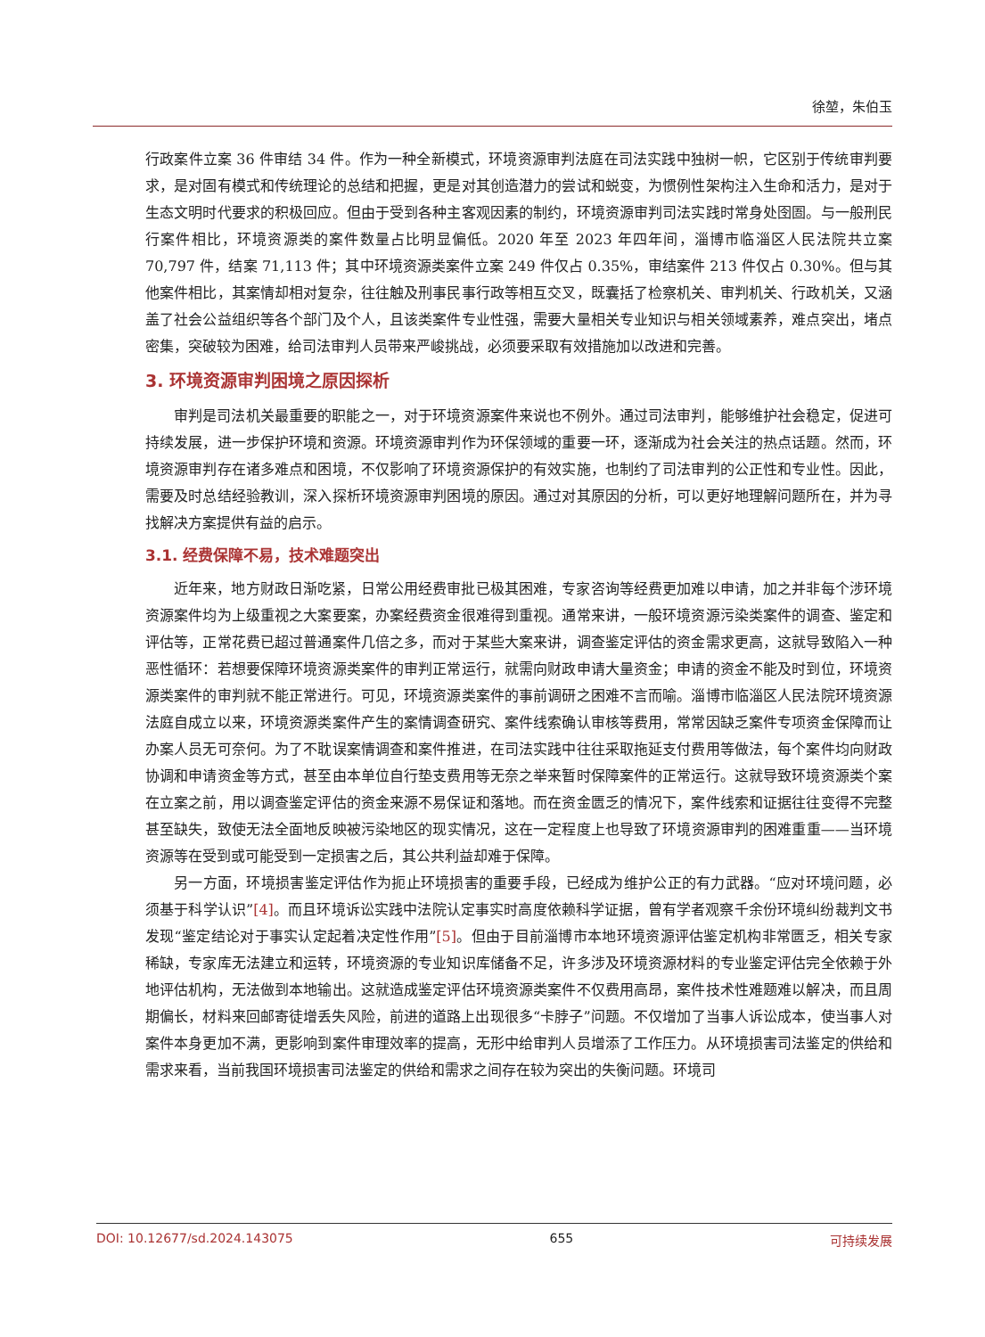徐堃，朱伯玉
行政案件立案 36 件审结 34 件。作为一种全新模式，环境资源审判法庭在司法实践中独树一帜，它区别于传统审判要求，是对固有模式和传统理论的总结和把握，更是对其创造潜力的尝试和蜕变，为惯例性架构注入生命和活力，是对于生态文明时代要求的积极回应。但由于受到各种主客观因素的制约，环境资源审判司法实践时常身处囹圄。与一般刑民行案件相比，环境资源类的案件数量占比明显偏低。2020 年至 2023 年四年间，淄博市临淄区人民法院共立案 70,797 件，结案 71,113 件；其中环境资源类案件立案 249 件仅占 0.35%，审结案件 213 件仅占 0.30%。但与其他案件相比，其案情却相对复杂，往往触及刑事民事行政等相互交叉，既囊括了检察机关、审判机关、行政机关，又涵盖了社会公益组织等各个部门及个人，且该类案件专业性强，需要大量相关专业知识与相关领域素养，难点突出，堵点密集，突破较为困难，给司法审判人员带来严峻挑战，必须要采取有效措施加以改进和完善。
3. 环境资源审判困境之原因探析
审判是司法机关最重要的职能之一，对于环境资源案件来说也不例外。通过司法审判，能够维护社会稳定，促进可持续发展，进一步保护环境和资源。环境资源审判作为环保领域的重要一环，逐渐成为社会关注的热点话题。然而，环境资源审判存在诸多难点和困境，不仅影响了环境资源保护的有效实施，也制约了司法审判的公正性和专业性。因此，需要及时总结经验教训，深入探析环境资源审判困境的原因。通过对其原因的分析，可以更好地理解问题所在，并为寻找解决方案提供有益的启示。
3.1. 经费保障不易，技术难题突出
近年来，地方财政日渐吃紧，日常公用经费审批已极其困难，专家咨询等经费更加难以申请，加之并非每个涉环境资源案件均为上级重视之大案要案，办案经费资金很难得到重视。通常来讲，一般环境资源污染类案件的调查、鉴定和评估等，正常花费已超过普通案件几倍之多，而对于某些大案来讲，调查鉴定评估的资金需求更高，这就导致陷入一种恶性循环：若想要保障环境资源类案件的审判正常运行，就需向财政申请大量资金；申请的资金不能及时到位，环境资源类案件的审判就不能正常进行。可见，环境资源类案件的事前调研之困难不言而喻。淄博市临淄区人民法院环境资源法庭自成立以来，环境资源类案件产生的案情调查研究、案件线索确认审核等费用，常常因缺乏案件专项资金保障而让办案人员无可奈何。为了不耽误案情调查和案件推进，在司法实践中往往采取拖延支付费用等做法，每个案件均向财政协调和申请资金等方式，甚至由本单位自行垫支费用等无奈之举来暂时保障案件的正常运行。这就导致环境资源类个案在立案之前，用以调查鉴定评估的资金来源不易保证和落地。而在资金匮乏的情况下，案件线索和证据往往变得不完整甚至缺失，致使无法全面地反映被污染地区的现实情况，这在一定程度上也导致了环境资源审判的困难重重——当环境资源等在受到或可能受到一定损害之后，其公共利益却难于保障。
另一方面，环境损害鉴定评估作为扼止环境损害的重要手段，已经成为维护公正的有力武器。“应对环境问题，必须基于科学认识”[4]。而且环境诉讼实践中法院认定事实时高度依赖科学证据，曾有学者观察千余份环境纠纷裁判文书发现“鉴定结论对于事实认定起着决定性作用”[5]。但由于目前淄博市本地环境资源评估鉴定机构非常匮乏，相关专家稀缺，专家库无法建立和运转，环境资源的专业知识库储备不足，许多涉及环境资源材料的专业鉴定评估完全依赖于外地评估机构，无法做到本地输出。这就造成鉴定评估环境资源类案件不仅费用高昂，案件技术性难题难以解决，而且周期偏长，材料来回邮寄徒增丢失风险，前进的道路上出现很多“卡脖子”问题。不仅增加了当事人诉讼成本，使当事人对案件本身更加不满，更影响到案件审理效率的提高，无形中给审判人员增添了工作压力。从环境损害司法鉴定的供给和需求来看，当前我国环境损害司法鉴定的供给和需求之间存在较为突出的失衡问题。环境司
DOI: 10.12677/sd.2024.143075 655 可持续发展